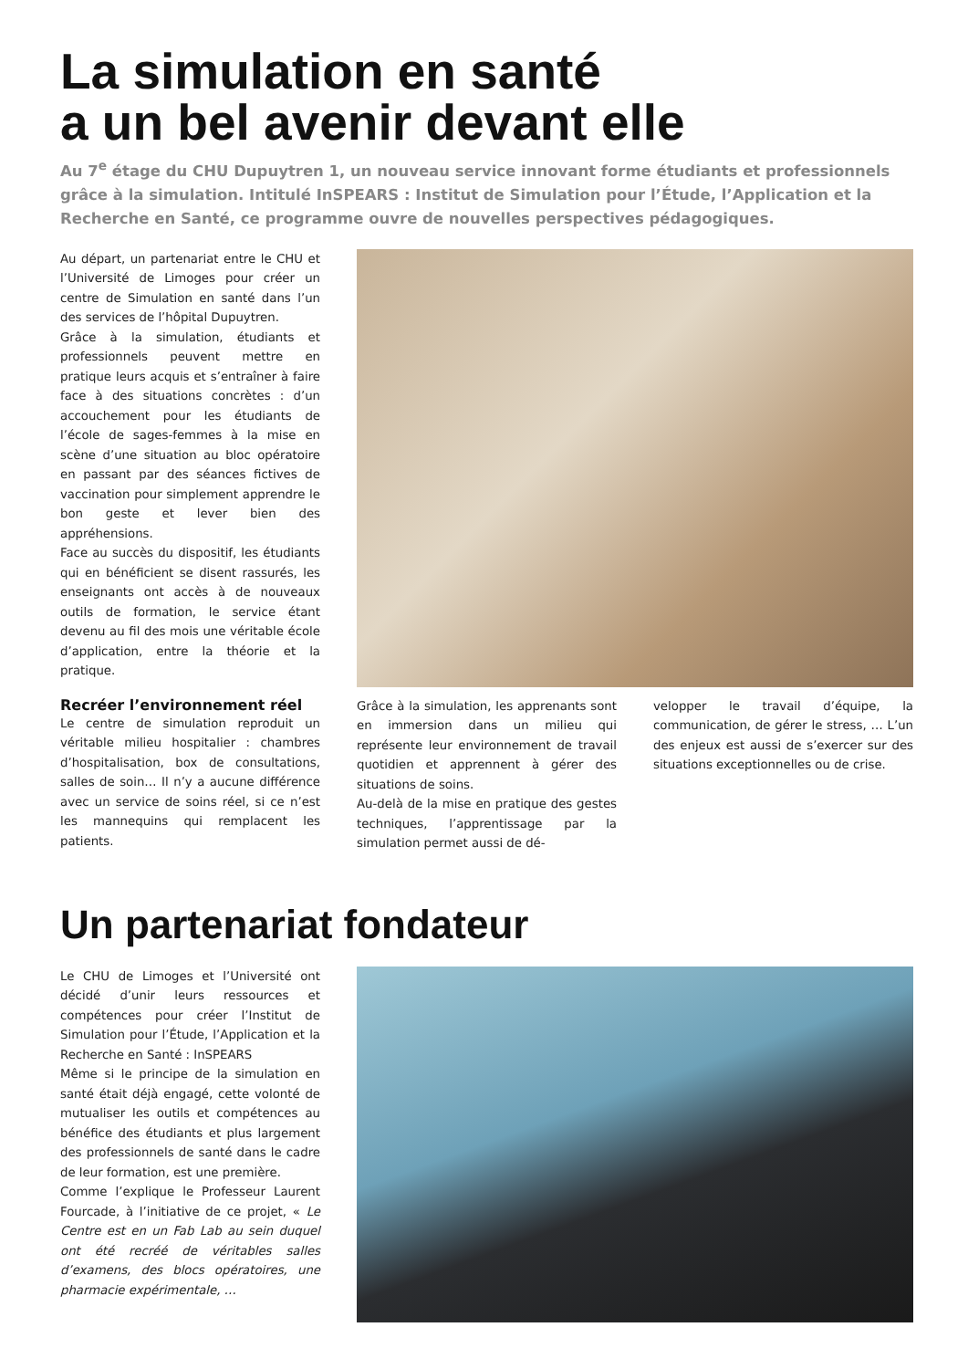La simulation en santé
a un bel avenir devant elle
Au 7<sup>e</sup> étage du CHU Dupuytren 1, un nouveau service innovant forme étudiants et professionnels grâce à la simulation. Intitulé InSPEARS : Institut de Simulation pour l’Étude, l’Application et la Recherche en Santé, ce programme ouvre de nouvelles perspectives pédagogiques.
Au départ, un partenariat entre le CHU et l’Université de Limoges pour créer un centre de Simulation en santé dans l’un des services de l’hôpital Dupuytren.
Grâce à la simulation, étudiants et professionnels peuvent mettre en pratique leurs acquis et s’entraîner à faire face à des situations concrètes : d’un accouchement pour les étudiants de l’école de sages-femmes à la mise en scène d’une situation au bloc opératoire en passant par des séances fictives de vaccination pour simplement apprendre le bon geste et lever bien des appréhensions.
Face au succès du dispositif, les étudiants qui en bénéficient se disent rassurés, les enseignants ont accès à de nouveaux outils de formation, le service étant devenu au fil des mois une véritable école d’application, entre la théorie et la pratique.
Recréer l’environnement réel
Le centre de simulation reproduit un véritable milieu hospitalier : chambres d’hospitalisation, box de consultations, salles de soin… Il n’y a aucune différence avec un service de soins réel, si ce n’est les mannequins qui remplacent les patients.
Grâce à la simulation, les apprenants sont en immersion dans un milieu qui représente leur environnement de travail quotidien et apprennent à gérer des situations de soins.
Au-delà de la mise en pratique des gestes techniques, l’apprentissage par la simulation permet aussi de dé-
velopper le travail d’équipe, la communication, de gérer le stress, … L’un des enjeux est aussi de s’exercer sur des situations exceptionnelles ou de crise.
Un partenariat fondateur
Le CHU de Limoges et l’Université ont décidé d’unir leurs ressources et compétences pour créer l’Institut de Simulation pour l’Étude, l’Application et la Recherche en Santé : InSPEARS
Même si le principe de la simulation en santé était déjà engagé, cette volonté de mutualiser les outils et compétences au bénéfice des étudiants et plus largement des professionnels de santé dans le cadre de leur formation, est une première.
Comme l’explique le Professeur Laurent Fourcade, à l’initiative de ce projet, « Le Centre est en un Fab Lab au sein duquel ont été recréé de véritables salles d’examens, des blocs opératoires, une pharmacie expérimentale, …